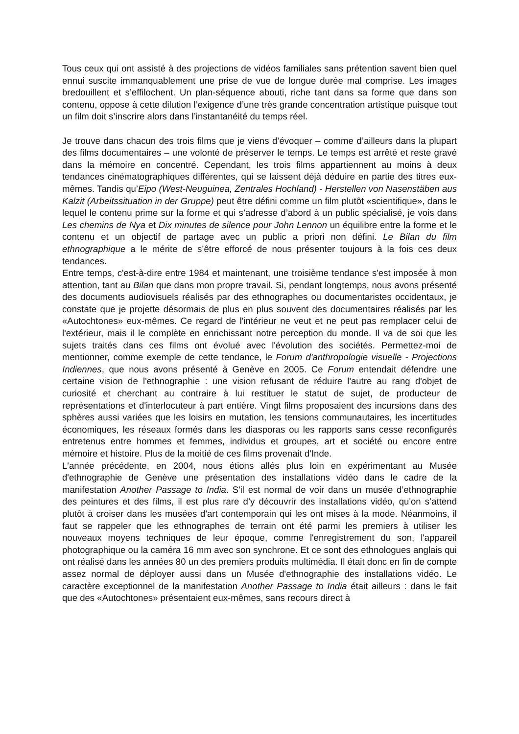Tous ceux qui ont assisté à des projections de vidéos familiales sans prétention savent bien quel ennui suscite immanquablement une prise de vue de longue durée mal comprise. Les images bredouillent et s’effilochent. Un plan-séquence abouti, riche tant dans sa forme que dans son contenu, oppose à cette dilution l’exigence d’une très grande concentration artistique puisque tout un film doit s’inscrire alors dans l’instantanéité du temps réel.
Je trouve dans chacun des trois films que je viens d’évoquer – comme d’ailleurs dans la plupart des films documentaires – une volonté de préserver le temps. Le temps est arrêté et reste gravé dans la mémoire en concentré. Cependant, les trois films appartiennent au moins à deux tendances cinématographiques différentes, qui se laissent déjà déduire en partie des titres eux-mêmes. Tandis qu’Eipo (West-Neuguinea, Zentrales Hochland) - Herstellen von Nasenstäben aus Kalzit (Arbeitssituation in der Gruppe) peut être défini comme un film plutôt «scientifique», dans le lequel le contenu prime sur la forme et qui s’adresse d’abord à un public spécialisé, je vois dans Les chemins de Nya et Dix minutes de silence pour John Lennon un équilibre entre la forme et le contenu et un objectif de partage avec un public a priori non défini. Le Bilan du film ethnographique a le mérite de s’être efforcé de nous présenter toujours à la fois ces deux tendances.
Entre temps, c'est-à-dire entre 1984 et maintenant, une troisième tendance s'est imposée à mon attention, tant au Bilan que dans mon propre travail. Si, pendant longtemps, nous avons présenté des documents audiovisuels réalisés par des ethnographes ou documentaristes occidentaux, je constate que je projette désormais de plus en plus souvent des documentaires réalisés par les «Autochtones» eux-mêmes. Ce regard de l'intérieur ne veut et ne peut pas remplacer celui de l'extérieur, mais il le complète en enrichissant notre perception du monde. Il va de soi que les sujets traités dans ces films ont évolué avec l'évolution des sociétés. Permettez-moi de mentionner, comme exemple de cette tendance, le Forum d'anthropologie visuelle - Projections Indiennes, que nous avons présenté à Genève en 2005. Ce Forum entendait défendre une certaine vision de l'ethnographie : une vision refusant de réduire l'autre au rang d'objet de curiosité et cherchant au contraire à lui restituer le statut de sujet, de producteur de représentations et d'interlocuteur à part entière. Vingt films proposaient des incursions dans des sphères aussi variées que les loisirs en mutation, les tensions communautaires, les incertitudes économiques, les réseaux formés dans les diasporas ou les rapports sans cesse reconfigurés entretenus entre hommes et femmes, individus et groupes, art et société ou encore entre mémoire et histoire. Plus de la moitié de ces films provenait d'Inde.
L'année précédente, en 2004, nous étions allés plus loin en expérimentant au Musée d'ethnographie de Genève une présentation des installations vidéo dans le cadre de la manifestation Another Passage to India. S'il est normal de voir dans un musée d’ethnographie des peintures et des films, il est plus rare d’y découvrir des installations vidéo, qu'on s’attend plutôt à croiser dans les musées d'art contemporain qui les ont mises à la mode. Néanmoins, il faut se rappeler que les ethnographes de terrain ont été parmi les premiers à utiliser les nouveaux moyens techniques de leur époque, comme l'enregistrement du son, l'appareil photographique ou la caméra 16 mm avec son synchrone. Et ce sont des ethnologues anglais qui ont réalisé dans les années 80 un des premiers produits multimédia. Il était donc en fin de compte assez normal de déployer aussi dans un Musée d'ethnographie des installations vidéo. Le caractère exceptionnel de la manifestation Another Passage to India était ailleurs : dans le fait que des «Autochtones» présentaient eux-mêmes, sans recours direct à